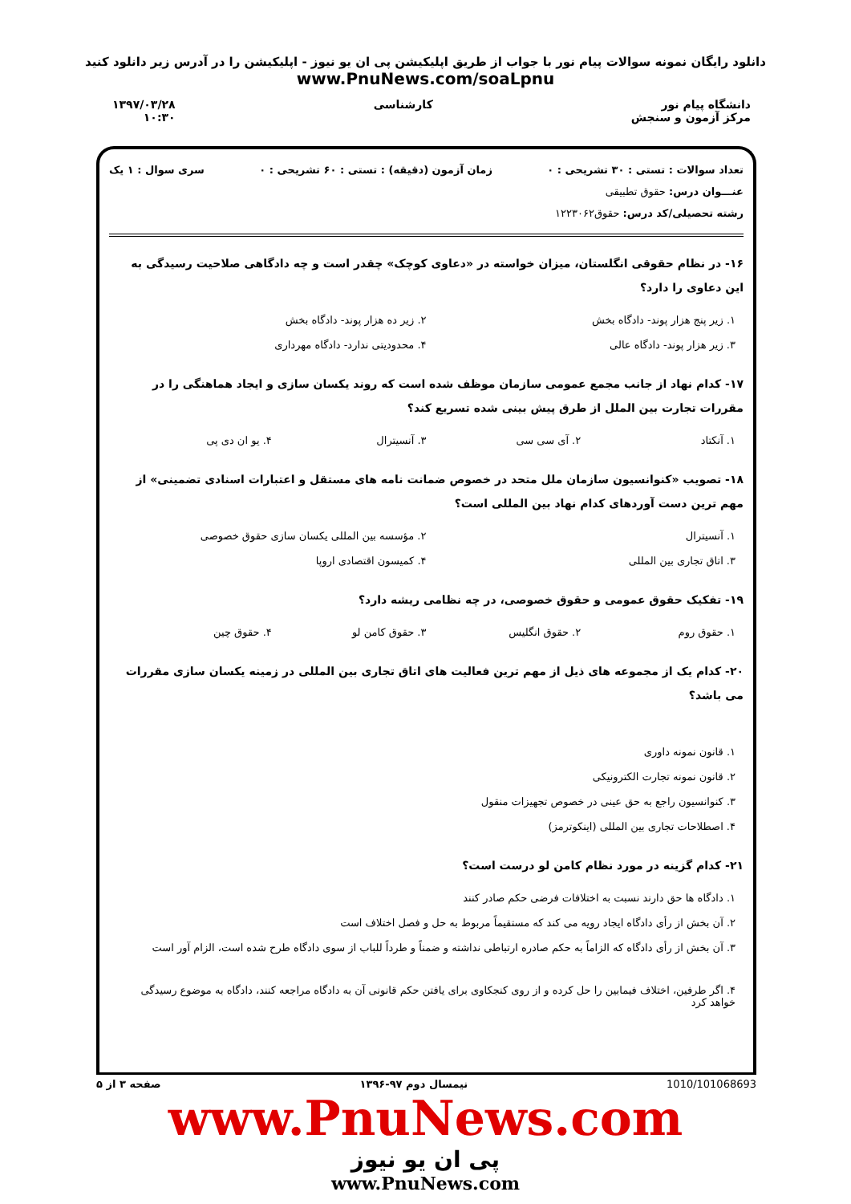دانلود رایگان نمونه سوالات پیام نور با جواب از طریق اپلیکیشن پی ان یو نیوز - اپلیکیشن را در آدرس زیر دانلود کنید
www.PnuNews.com/soaLpnu
دانشگاه پیام نور
مرکز آزمون و سنجش
کارشناسی ۱۳۹۷/۰۳/۲۸
۱۰:۳۰
تعداد سوالات : تستی : ۳۰ تشریحی : ۰ زمان آزمون (دقیقه) : تستی : ۶۰ تشریحی : ۰ سری سوال : ۱ یک
عنـــوان درس: حقوق تطبیقی
رشته تحصیلی/کد درس: حقوق۱۲۲۳۰۶۲
۱۶- در نظام حقوقی انگلستان، میزان خواسته در «دعاوی کوچک» چقدر است و چه دادگاهی صلاحیت رسیدگی به این دعاوی را دارد؟
۱. زیر پنج هزار پوند- دادگاه بخش ۲. زیر ده هزار پوند- دادگاه بخش ۳. زیر هزار پوند- دادگاه عالی ۴. محدودیتی ندارد- دادگاه مهرداری
۱۷- کدام نهاد از جانب مجمع عمومی سازمان موظف شده است که روند یکسان سازی و ایجاد هماهنگی را در مقررات تجارت بین الملل از طرق پیش بینی شده تسریع کند؟
۱. آنکتاد ۲. آی سی سی ۳. آنسیترال ۴. یو ان دی پی
۱۸- تصویب «کنوانسیون سازمان ملل متحد در خصوص ضمانت نامه های مستقل و اعتبارات اسنادی تضمینی» از مهم ترین دست آوردهای کدام نهاد بین المللی است؟
۱. آنسیترال ۲. مؤسسه بین المللی یکسان سازی حقوق خصوصی ۳. اتاق تجاری بین المللی ۴. کمیسون اقتصادی اروپا
۱۹- تفکیک حقوق عمومی و حقوق خصوصی، در چه نظامی ریشه دارد؟
۱. حقوق روم ۲. حقوق انگلیس ۳. حقوق کامن لو ۴. حقوق چین
۲۰- کدام یک از مجموعه های ذیل از مهم ترین فعالیت های اتاق تجاری بین المللی در زمینه یکسان سازی مقررات می باشد؟
۱. قانون نمونه داوری ۲. قانون نمونه تجارت الکترونیکی ۳. کنوانسیون راجع به حق عینی در خصوص تجهیزات منقول ۴. اصطلاحات تجاری بین المللی (اینکوترمز)
۲۱- کدام گزینه در مورد نظام کامن لو درست است؟
۱. دادگاه ها حق دارند نسبت به اختلافات فرضی حکم صادر کنند ۲. آن بخش از رأی دادگاه ایجاد رویه می کند که مستقیماً مربوط به حل و فصل اختلاف است ۳. آن بخش از رأی دادگاه که الزاماً به حکم صادره ارتباطی نداشته و ضمناً و طرداً للباب از سوی دادگاه طرح شده است، الزام آور است ۴. اگر طرفین، اختلاف فیمابین را حل کرده و از روی کنجکاوی برای یافتن حکم قانونی آن به دادگاه مراجعه کنند، دادگاه به موضوع رسیدگی خواهد کرد
1010/101068693 نیمسال دوم ۹۷-۱۳۹۶ صفحه ۳ از ۵
www.PnuNews.com
پی ان یو نیوز
www.PnuNews.com